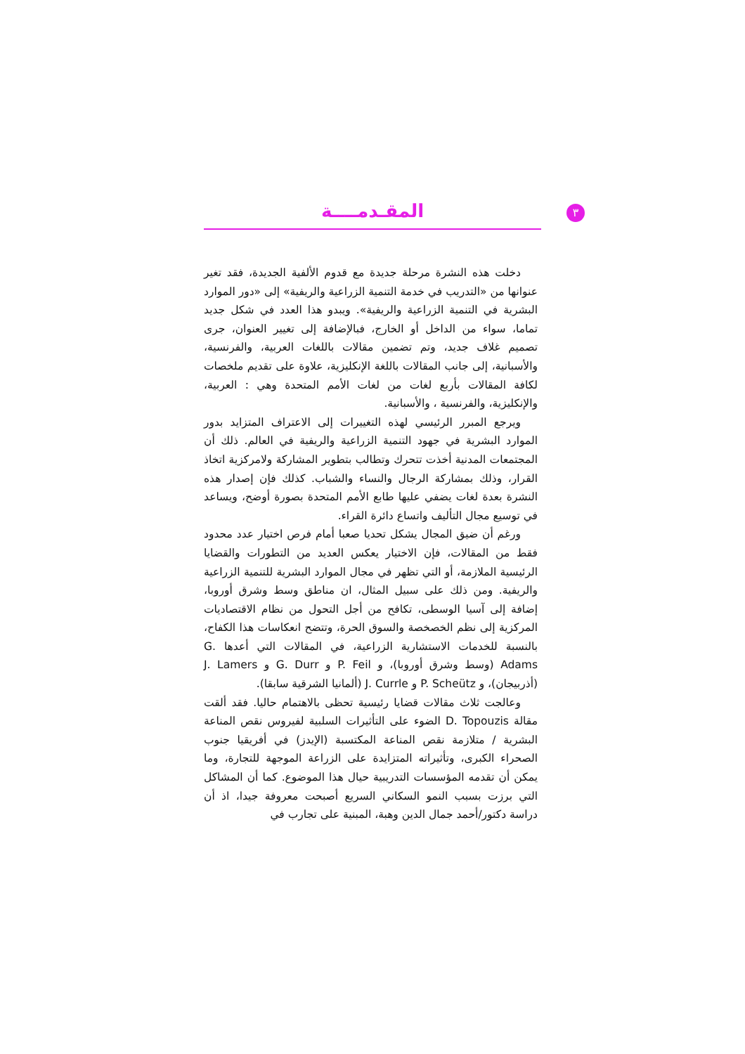المقـدمــــة ٣
دخلت هذه النشرة مرحلة جديدة مع قدوم الألفية الجديدة، فقد تغير عنوانها من «التدريب في خدمة التنمية الزراعية والريفية» إلى «دور الموارد البشرية في التنمية الزراعية والريفية». ويبدو هذا العدد في شكل جديد تماما، سواء من الداخل أو الخارج، فبالإضافة إلى تغيير العنوان، جرى تصميم غلاف جديد، وتم تضمين مقالات باللغات العربية، والفرنسية، والأسبانية، إلى جانب المقالات باللغة الإنكليزية، علاوة على تقديم ملخصات لكافة المقالات بأربع لغات من لغات الأمم المتحدة وهي : العربية، والإنكليزية، والفرنسية ، والأسبانية.
ويرجع المبرر الرئيسي لهذه التغييرات إلى الاعتراف المتزايد بدور الموارد البشرية في جهود التنمية الزراعية والريفية في العالم. ذلك أن المجتمعات المدنية أخذت تتحرك وتطالب بتطوير المشاركة ولامركزية اتخاذ القرار، وذلك بمشاركة الرجال والنساء والشباب. كذلك فإن إصدار هذه النشرة بعدة لغات يضفي عليها طابع الأمم المتحدة بصورة أوضح، ويساعد في توسيع مجال التأليف واتساع دائرة القراء.
ورغم أن ضيق المجال يشكل تحديا صعبا أمام فرص اختيار عدد محدود فقط من المقالات، فإن الاختيار يعكس العديد من التطورات والقضايا الرئيسية الملازمة، أو التي تظهر في مجال الموارد البشرية للتنمية الزراعية والريفية. ومن ذلك على سبيل المثال، ان مناطق وسط وشرق أوروبا، إضافة إلى آسيا الوسطى، تكافح من أجل التحول من نظام الاقتصاديات المركزية إلى نظم الخصخصة والسوق الحرة، وتتضح انعكاسات هذا الكفاح، بالنسبة للخدمات الاستشارية الزراعية، في المقالات التي أعدها G. Adams (وسط وشرق أوروبا)، و P. Feil و G. Durr و J. Lamers (أذربيجان)، و P. Scheütz و J. Currle (ألمانيا الشرقية سابقا).
وعالجت ثلاث مقالات قضايا رئيسية تحظى بالاهتمام حاليا. فقد ألقت مقالة D. Topouzis الضوء على التأثيرات السلبية لفيروس نقص المناعة البشرية / متلازمة نقص المناعة المكتسبة (الإيدز) في أفريقيا جنوب الصحراء الكبرى، وتأثيراته المتزايدة على الزراعة الموجهة للتجارة، وما يمكن أن تقدمه المؤسسات التدريبية حيال هذا الموضوع. كما أن المشاكل التي برزت بسبب النمو السكاني السريع أصبحت معروفة جيدا، اذ أن دراسة دكتور/أحمد جمال الدين وهبة، المبنية على تجارب في